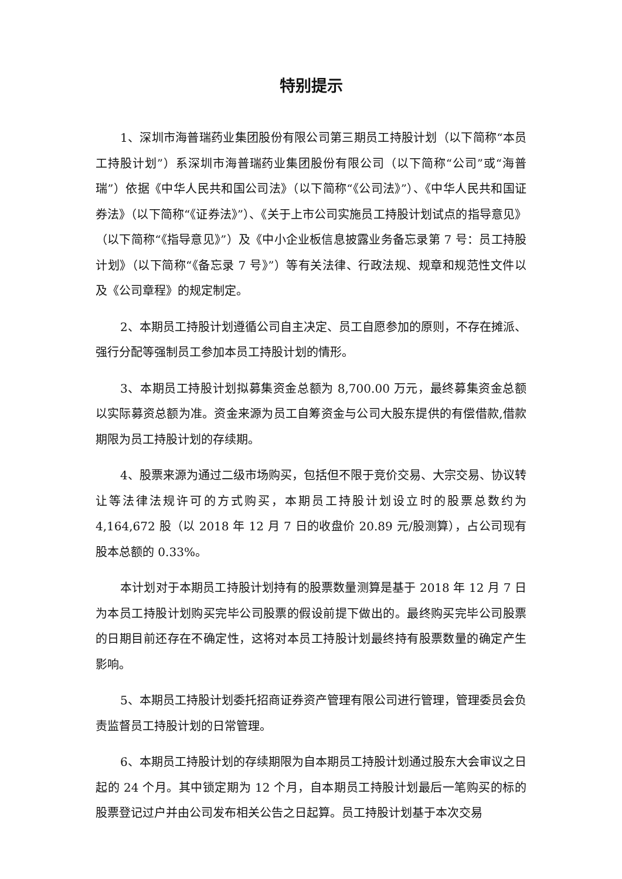特别提示
1、深圳市海普瑞药业集团股份有限公司第三期员工持股计划（以下简称“本员工持股计划”）系深圳市海普瑞药业集团股份有限公司（以下简称“公司”或“海普瑞”）依据《中华人民共和国公司法》（以下简称“《公司法》”）、《中华人民共和国证券法》（以下简称“《证券法》”）、《关于上市公司实施员工持股计划试点的指导意见》（以下简称“《指导意见》”）及《中小企业板信息披露业务备忘录第 7 号：员工持股计划》（以下简称“《备忘录 7 号》”）等有关法律、行政法规、规章和规范性文件以及《公司章程》的规定制定。
2、本期员工持股计划遵循公司自主决定、员工自愿参加的原则，不存在摊派、强行分配等强制员工参加本员工持股计划的情形。
3、本期员工持股计划拟募集资金总额为 8,700.00 万元，最终募集资金总额以实际募资总额为准。资金来源为员工自筹资金与公司大股东提供的有偿借款,借款期限为员工持股计划的存续期。
4、股票来源为通过二级市场购买，包括但不限于竞价交易、大宗交易、协议转让等法律法规许可的方式购买，本期员工持股计划设立时的股票总数约为 4,164,672 股（以 2018 年 12 月 7 日的收盘价 20.89 元/股测算），占公司现有股本总额的 0.33%。
本计划对于本期员工持股计划持有的股票数量测算是基于 2018 年 12 月 7 日为本员工持股计划购买完毕公司股票的假设前提下做出的。最终购买完毕公司股票的日期目前还存在不确定性，这将对本员工持股计划最终持有股票数量的确定产生影响。
5、本期员工持股计划委托招商证券资产管理有限公司进行管理，管理委员会负责监督员工持股计划的日常管理。
6、本期员工持股计划的存续期限为自本期员工持股计划通过股东大会审议之日起的 24 个月。其中锁定期为 12 个月，自本期员工持股计划最后一笔购买的标的股票登记过户并由公司发布相关公告之日起算。员工持股计划基于本次交易